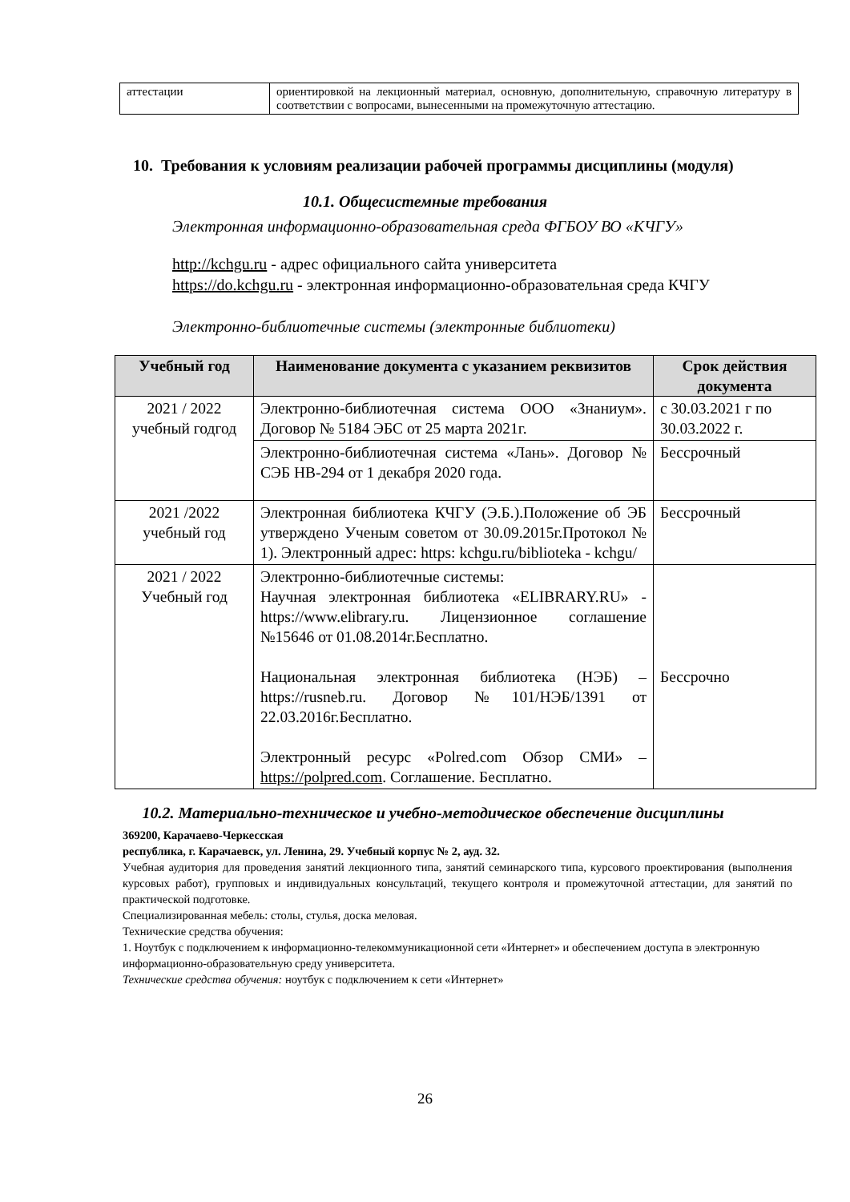| аттестации | ориентировкой на лекционный материал, основную, дополнительную, справочную литературу в соответствии с вопросами, вынесенными на промежуточную аттестацию. |
10. Требования к условиям реализации рабочей программы дисциплины (модуля)
10.1. Общесистемные требования
Электронная информационно-образовательная среда ФГБОУ ВО «КЧГУ»
http://kchgu.ru - адрес официального сайта университета
https://do.kchgu.ru - электронная информационно-образовательная среда КЧГУ
Электронно-библиотечные системы (электронные библиотеки)
| Учебный год | Наименование документа с указанием реквизитов | Срок действия документа |
| --- | --- | --- |
| 2021 / 2022 учебный годгод | Электронно-библиотечная система ООО «Знаниум». Договор № 5184 ЭБС от 25 марта 2021г. | с 30.03.2021 г по 30.03.2022 г. |
| | Электронно-библиотечная система «Лань». Договор № СЭБ НВ-294 от 1 декабря 2020 года. | Бессрочный |
| 2021 /2022 учебный год | Электронная библиотека КЧГУ (Э.Б.).Положение об ЭБ утверждено Ученым советом от 30.09.2015г.Протокол № 1). Электронный адрес: https: kchgu.ru/biblioteka - kchgu/ | Бессрочный |
| 2021 / 2022 Учебный год | Электронно-библиотечные системы: Научная электронная библиотека «ELIBRARY.RU» - https://www.elibrary.ru. Лицензионное соглашение №15646 от 01.08.2014г.Бесплатно. Национальная электронная библиотека (НЭБ) – https://rusneb.ru. Договор №101/НЭБ/1391 от 22.03.2016г.Бесплатно. Электронный ресурс «Polred.com Обзор СМИ» – https://polpred.com . Соглашение. Бесплатно. | Бессрочно |
10.2. Материально-техническое и учебно-методическое обеспечение дисциплины
369200, Карачаево-Черкесская
республика, г. Карачаевск, ул. Ленина, 29. Учебный корпус № 2, ауд. 32.
Учебная аудитория для проведения занятий лекционного типа, занятий семинарского типа, курсового проектирования (выполнения курсовых работ), групповых и индивидуальных консультаций, текущего контроля и промежуточной аттестации, для занятий по практической подготовке.
Специализированная мебель: столы, стулья, доска меловая.
Технические средства обучения:
1. Ноутбук с подключением к информационно-телекоммуникационной сети «Интернет» и обеспечением доступа в электронную информационно-образовательную среду университета.
Технические средства обучения: ноутбук с подключением к сети «Интернет»
26